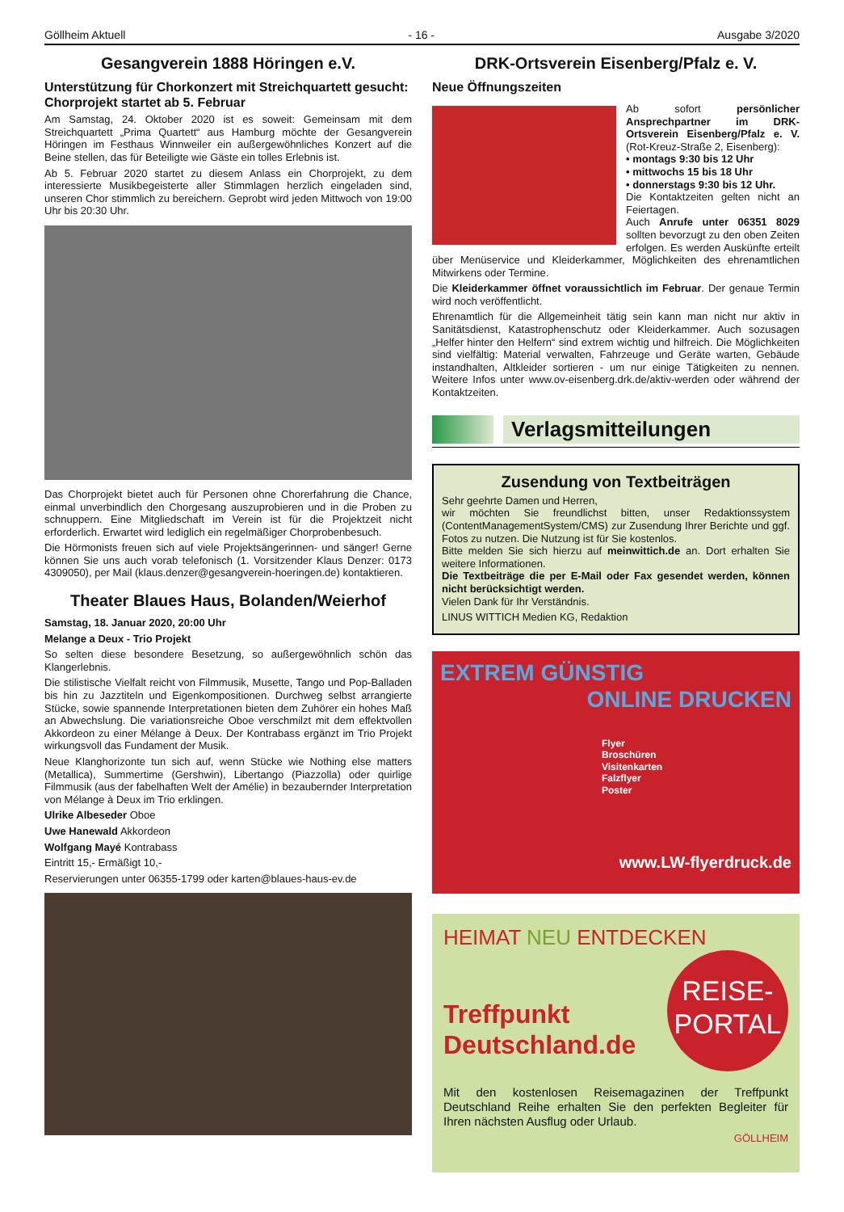Göllheim Aktuell - 16 - Ausgabe 3/2020
Gesangverein 1888 Höringen e.V.
Unterstützung für Chorkonzert mit Streichquartett gesucht: Chorprojekt startet ab 5. Februar
Am Samstag, 24. Oktober 2020 ist es soweit: Gemeinsam mit dem Streichquartett „Prima Quartett“ aus Hamburg möchte der Gesangverein Höringen im Festhaus Winnweiler ein außergewöhnliches Konzert auf die Beine stellen, das für Beteiligte wie Gäste ein tolles Erlebnis ist.
Ab 5. Februar 2020 startet zu diesem Anlass ein Chorprojekt, zu dem interessierte Musikbegeisterte aller Stimmlagen herzlich eingeladen sind, unseren Chor stimmlich zu bereichern. Geprobt wird jeden Mittwoch von 19:00 Uhr bis 20:30 Uhr.
Das Chorprojekt bietet auch für Personen ohne Chorerfahrung die Chance, einmal unverbindlich den Chorgesang auszuprobieren und in die Proben zu schnuppern. Eine Mitgliedschaft im Verein ist für die Projektzeit nicht erforderlich. Erwartet wird lediglich ein regelmäßiger Chorprobenbesuch.
Die Hörmonists freuen sich auf viele Projektsängerinnen- und sänger! Gerne können Sie uns auch vorab telefonisch (1. Vorsitzender Klaus Denzer: 0173 4309050), per Mail (klaus.denzer@gesangverein-hoeringen.de) kontaktieren.
Theater Blaues Haus, Bolanden/Weierhof
Samstag, 18. Januar 2020, 20:00 Uhr
Melange a Deux - Trio Projekt
So selten diese besondere Besetzung, so außergewöhnlich schön das Klangerlebnis.
Die stilistische Vielfalt reicht von Filmmusik, Musette, Tango und Pop-Balladen bis hin zu Jazztiteln und Eigenkompositionen. Durchweg selbst arrangierte Stücke, sowie spannende Interpretationen bieten dem Zuhörer ein hohes Maß an Abwechslung. Die variationsreiche Oboe verschmilzt mit dem effektvollen Akkordeon zu einer Mélange à Deux. Der Kontrabass ergänzt im Trio Projekt wirkungsvoll das Fundament der Musik.
Neue Klanghorizonte tun sich auf, wenn Stücke wie Nothing else matters (Metallica), Summertime (Gershwin), Libertango (Piazzolla) oder quirlige Filmmusik (aus der fabelhaften Welt der Amélie) in bezaubernder Interpretation von Mélange à Deux im Trio erklingen.
Ulrike Albeseder Oboe
Uwe Hanewald Akkordeon
Wolfgang Mayé Kontrabass
Eintritt 15,- Ermäßigt 10,-
Reservierungen unter 06355-1799 oder karten@blaues-haus-ev.de
DRK-Ortsverein Eisenberg/Pfalz e. V.
Neue Öffnungszeiten
Ab sofort persönlicher Ansprechpartner im DRK-Ortsverein Eisenberg/Pfalz e. V. (Rot-Kreuz-Straße 2, Eisenberg):
• montags 9:30 bis 12 Uhr
• mittwochs 15 bis 18 Uhr
• donnerstags 9:30 bis 12 Uhr.
Die Kontaktzeiten gelten nicht an Feiertagen.
Auch Anrufe unter 06351 8029 sollten bevorzugt zu den oben Zeiten erfolgen. Es werden Auskünfte erteilt über Menüservice und Kleiderkammer, Möglichkeiten des ehrenamtlichen Mitwirkens oder Termine.
Die Kleiderkammer öffnet voraussichtlich im Februar. Der genaue Termin wird noch veröffentlicht.
Ehrenamtlich für die Allgemeinheit tätig sein kann man nicht nur aktiv in Sanitätsdienst, Katastrophenschutz oder Kleiderkammer. Auch sozusagen „Helfer hinter den Helfern“ sind extrem wichtig und hilfreich. Die Möglichkeiten sind vielfältig: Material verwalten, Fahrzeuge und Geräte warten, Gebäude instandhalten, Altkleider sortieren - um nur einige Tätigkeiten zu nennen. Weitere Infos unter www.ov-eisenberg.drk.de/aktiv-werden oder während der Kontaktzeiten.
Verlagsmitteilungen
Zusendung von Textbeiträgen
Sehr geehrte Damen und Herren,
wir möchten Sie freundlichst bitten, unser Redaktionssystem (ContentManagementSystem/CMS) zur Zusendung Ihrer Berichte und ggf. Fotos zu nutzen. Die Nutzung ist für Sie kostenlos.
Bitte melden Sie sich hierzu auf meinwittich.de an. Dort erhalten Sie weitere Informationen.
Die Textbeiträge die per E-Mail oder Fax gesendet werden, können nicht berücksichtigt werden.
Vielen Dank für Ihr Verständnis.
LINUS WITTICH Medien KG, Redaktion
EXTREM GÜNSTIG
ONLINE DRUCKEN
Flyer
Broschüren
Visitenkarten
Falzflyer
Poster
www.LW-flyerdruck.de
HEIMAT NEU ENTDECKEN
REISE-
PORTAL
Treffpunkt
Deutschland.de
Mit den kostenlosen Reisemagazinen der Treffpunkt Deutschland Reihe erhalten Sie den perfekten Begleiter für Ihren nächsten Ausflug oder Urlaub.
GÖLLHEIM